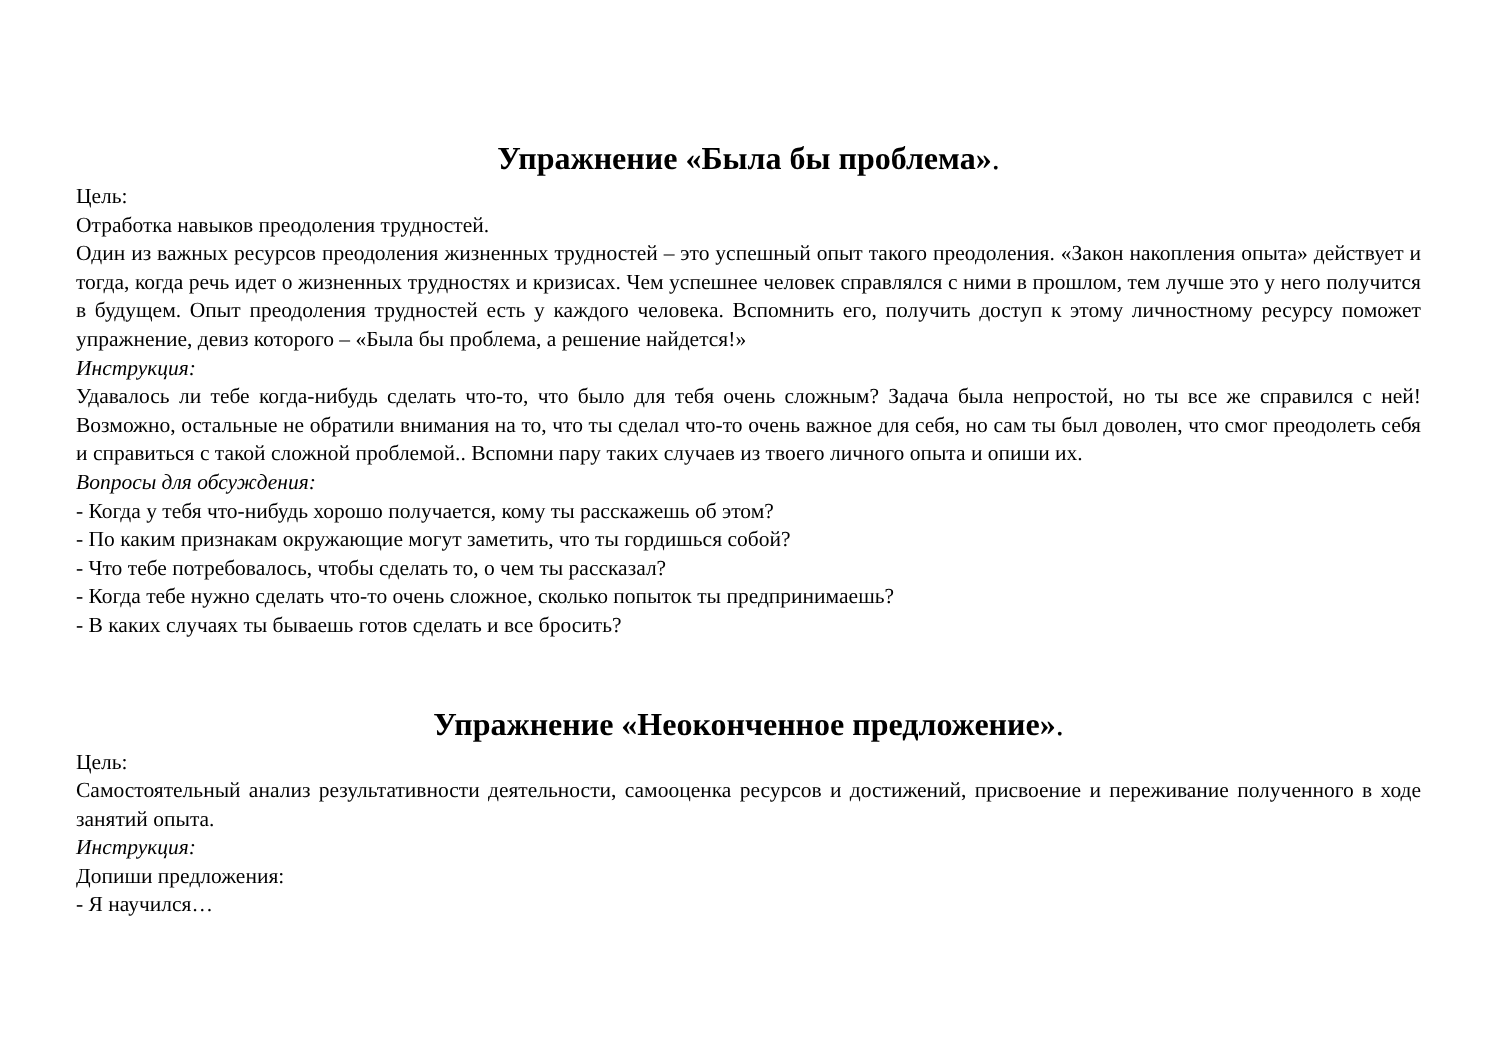Упражнение «Была бы проблема».
Цель:
Отработка навыков преодоления трудностей.
Один из важных ресурсов преодоления жизненных трудностей – это успешный опыт такого преодоления. «Закон накопления опыта» действует и тогда, когда речь идет о жизненных трудностях и кризисах. Чем успешнее человек справлялся с ними в прошлом, тем лучше это у него получится в будущем. Опыт преодоления трудностей есть у каждого человека. Вспомнить его, получить доступ к этому личностному ресурсу поможет упражнение, девиз которого – «Была бы проблема, а решение найдется!»
Инструкция:
Удавалось ли тебе когда-нибудь сделать что-то, что было для тебя очень сложным? Задача была непростой, но ты все же справился с ней! Возможно, остальные не обратили внимания на то, что ты сделал что-то очень важное для себя, но сам ты был доволен, что смог преодолеть себя и справиться с такой сложной проблемой.. Вспомни пару таких случаев из твоего личного опыта и опиши их.
Вопросы для обсуждения:
- Когда у тебя что-нибудь хорошо получается, кому ты расскажешь об этом?
- По каким признакам окружающие могут заметить, что ты гордишься собой?
- Что тебе потребовалось, чтобы сделать то, о чем ты рассказал?
- Когда тебе нужно сделать что-то очень сложное, сколько попыток ты предпринимаешь?
- В каких случаях ты бываешь готов сделать и все бросить?
Упражнение «Неоконченное предложение».
Цель:
Самостоятельный анализ результативности деятельности, самооценка ресурсов и достижений, присвоение и переживание полученного в ходе занятий опыта.
Инструкция:
Допиши предложения:
- Я научился…